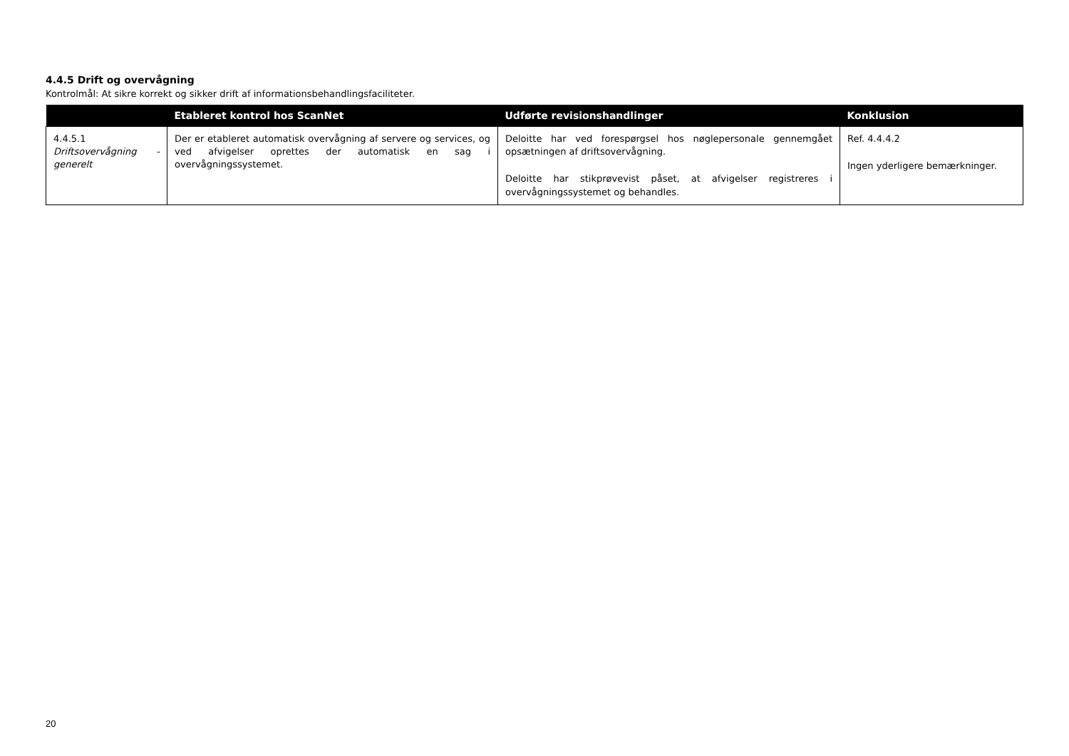4.4.5 Drift og overvågning
Kontrolmål: At sikre korrekt og sikker drift af informationsbehandlingsfaciliteter.
| | Etableret kontrol hos ScanNet | Udførte revisionshandlinger | Konklusion |
| --- | --- | --- | --- |
| 4.4.5.1 Driftsovervågning - generelt | Der er etableret automatisk overvågning af servere og services, og ved afvigelser oprettes der automatisk en sag i overvågningssystemet. | Deloitte har ved forespørgsel hos nøglepersonale gennemgået opsætningen af driftsovervågning. Deloitte har stikprøvevist påset, at afvigelser registreres i overvågningssystemet og behandles. | Ref. 4.4.4.2 Ingen yderligere bemærkninger. |
20